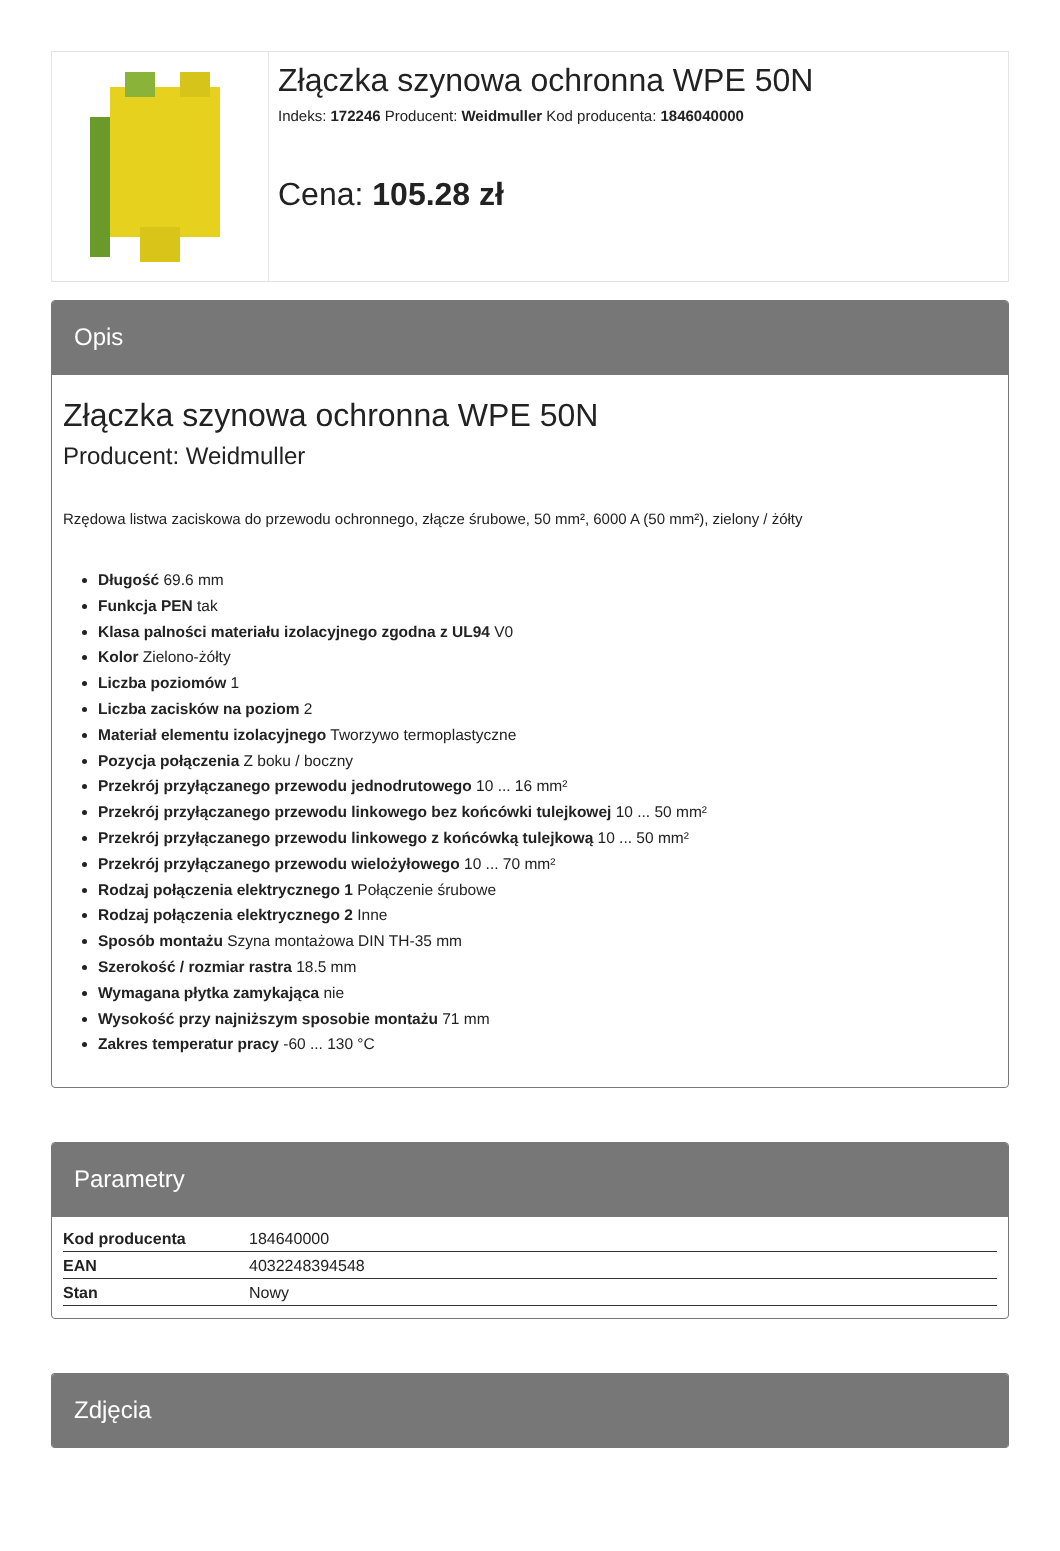Złączka szynowa ochronna WPE 50N
Indeks: 172246 Producent: Weidmuller Kod producenta: 1846040000
Cena: 105.28 zł
Opis
Złączka szynowa ochronna WPE 50N
Producent: Weidmuller
Rzędowa listwa zaciskowa do przewodu ochronnego, złącze śrubowe, 50 mm², 6000 A (50 mm²), zielony / żółty
Długość 69.6 mm
Funkcja PEN tak
Klasa palności materiału izolacyjnego zgodna z UL94 V0
Kolor Zielono-żółty
Liczba poziomów 1
Liczba zacisków na poziom 2
Materiał elementu izolacyjnego Tworzywo termoplastyczne
Pozycja połączenia Z boku / boczny
Przekrój przyłączanego przewodu jednodrutowego 10 ... 16 mm²
Przekrój przyłączanego przewodu linkowego bez końcówki tulejkowej 10 ... 50 mm²
Przekrój przyłączanego przewodu linkowego z końcówką tulejkową 10 ... 50 mm²
Przekrój przyłączanego przewodu wielożyłowego 10 ... 70 mm²
Rodzaj połączenia elektrycznego 1 Połączenie śrubowe
Rodzaj połączenia elektrycznego 2 Inne
Sposób montażu Szyna montażowa DIN TH-35 mm
Szerokość / rozmiar rastra 18.5 mm
Wymagana płytka zamykająca nie
Wysokość przy najniższym sposobie montażu 71 mm
Zakres temperatur pracy -60 ... 130 °C
Parametry
| Kod producenta | 184640000 |
| EAN | 4032248394548 |
| Stan | Nowy |
Zdjęcia